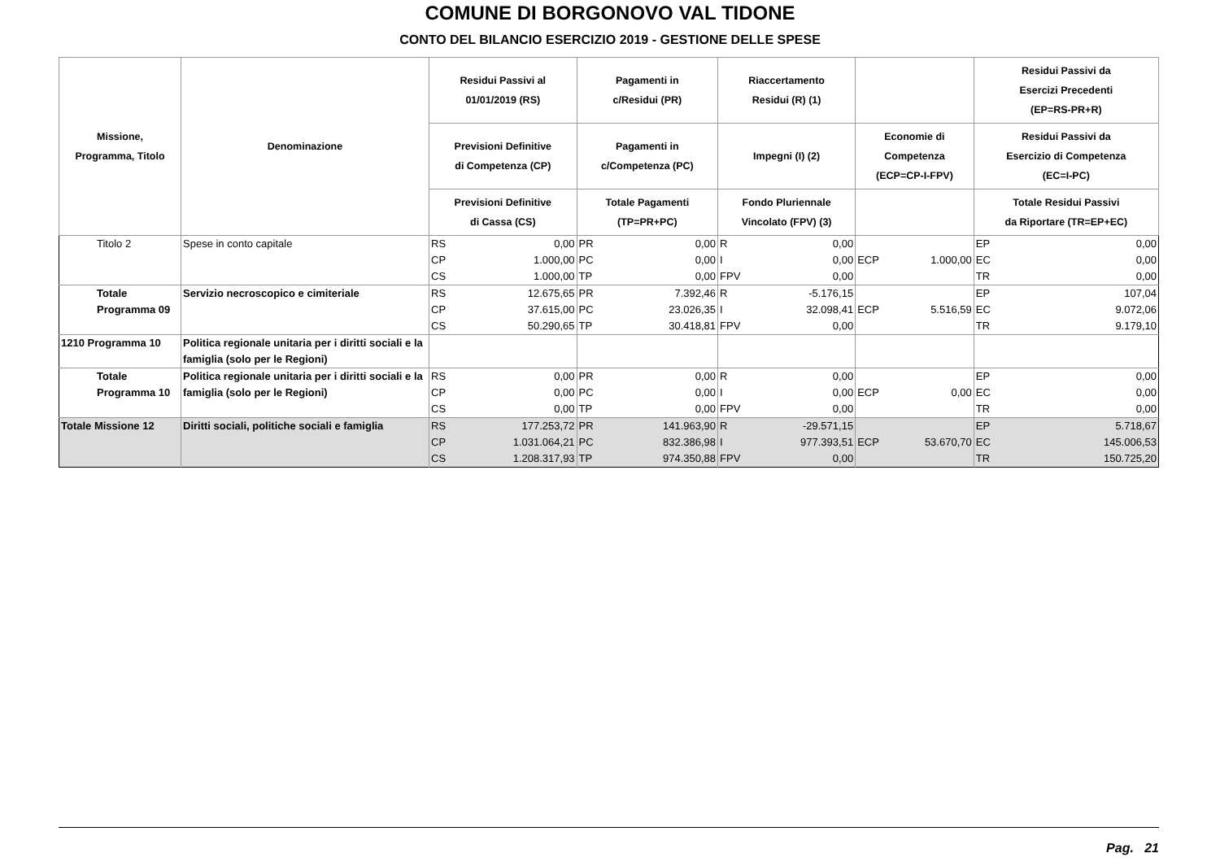COMUNE DI BORGONOVO VAL TIDONE
CONTO DEL BILANCIO ESERCIZIO 2019 - GESTIONE DELLE SPESE
| Missione, Programma, Titolo | Denominazione | Residui Passivi al 01/01/2019 (RS) | | Pagamenti in c/Residui (PR) | | Riaccertamento Residui (R) (1) | | | | Residui Passivi da Esercizi Precedenti (EP=RS-PR+R) | |
| --- | --- | --- | --- | --- | --- | --- | --- | --- | --- | --- | --- |
| | | Previsioni Definitive di Competenza (CP) | | Pagamenti in c/Competenza (PC) | | Impegni (I) (2) | | Economie di Competenza (ECP=CP-I-FPV) | | Residui Passivi da Esercizio di Competenza (EC=I-PC) | |
| | | Previsioni Definitive di Cassa (CS) | | Totale Pagamenti (TP=PR+PC) | | Fondo Pluriennale Vincolato (FPV) (3) | | | | Totale Residui Passivi da Riportare (TR=EP+EC) | |
| Titolo 2 | Spese in conto capitale | RS | 0,00 | PR | 0,00 | R | 0,00 | | | EP | 0,00 |
| | | CP | 1.000,00 | PC | 0,00 | I | 0,00 | ECP | 1.000,00 | EC | 0,00 |
| | | CS | 1.000,00 | TP | 0,00 | FPV | 0,00 | | | TR | 0,00 |
| Totale Programma 09 | Servizio necroscopico e cimiteriale | RS | 12.675,65 | PR | 7.392,46 | R | -5.176,15 | | | EP | 107,04 |
| | | CP | 37.615,00 | PC | 23.026,35 | I | 32.098,41 | ECP | 5.516,59 | EC | 9.072,06 |
| | | CS | 50.290,65 | TP | 30.418,81 | FPV | 0,00 | | | TR | 9.179,10 |
| 1210 Programma 10 | Politica regionale unitaria per i diritti sociali e la famiglia (solo per le Regioni) | | | | | | | | | | |
| Totale Programma 10 | Politica regionale unitaria per i diritti sociali e la famiglia (solo per le Regioni) | RS | 0,00 | PR | 0,00 | R | 0,00 | | | EP | 0,00 |
| | | CP | 0,00 | PC | 0,00 | I | 0,00 | ECP | 0,00 | EC | 0,00 |
| | | CS | 0,00 | TP | 0,00 | FPV | 0,00 | | | TR | 0,00 |
| Totale Missione 12 | Diritti sociali, politiche sociali e famiglia | RS | 177.253,72 | PR | 141.963,90 | R | -29.571,15 | | | EP | 5.718,67 |
| | | CP | 1.031.064,21 | PC | 832.386,98 | I | 977.393,51 | ECP | 53.670,70 | EC | 145.006,53 |
| | | CS | 1.208.317,93 | TP | 974.350,88 | FPV | 0,00 | | | TR | 150.725,20 |
Pag. 21